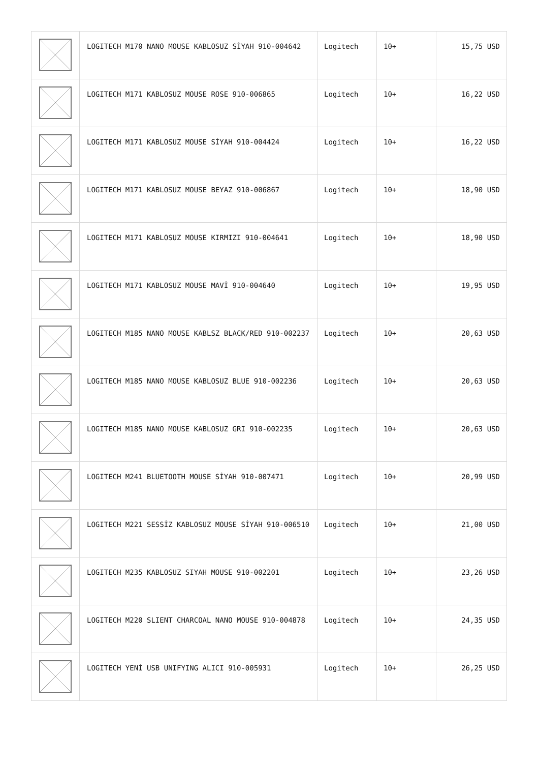| | LOGITECH M170 NANO MOUSE KABLOSUZ SİYAH 910-004642 | Logitech | 10+ | 15,75 USD |
| | LOGITECH M171 KABLOSUZ MOUSE ROSE 910-006865 | Logitech | 10+ | 16,22 USD |
| | LOGITECH M171 KABLOSUZ MOUSE SİYAH 910-004424 | Logitech | 10+ | 16,22 USD |
| | LOGITECH M171 KABLOSUZ MOUSE BEYAZ 910-006867 | Logitech | 10+ | 18,90 USD |
| | LOGITECH M171 KABLOSUZ MOUSE KIRMIZI 910-004641 | Logitech | 10+ | 18,90 USD |
| | LOGITECH M171 KABLOSUZ MOUSE MAVİ 910-004640 | Logitech | 10+ | 19,95 USD |
| | LOGITECH M185 NANO MOUSE KABLSZ BLACK/RED 910-002237 | Logitech | 10+ | 20,63 USD |
| | LOGITECH M185 NANO MOUSE KABLOSUZ BLUE 910-002236 | Logitech | 10+ | 20,63 USD |
| | LOGITECH M185 NANO MOUSE KABLOSUZ GRI 910-002235 | Logitech | 10+ | 20,63 USD |
| | LOGITECH M241 BLUETOOTH MOUSE SİYAH 910-007471 | Logitech | 10+ | 20,99 USD |
| | LOGITECH M221 SESSİZ KABLOSUZ MOUSE SİYAH 910-006510 | Logitech | 10+ | 21,00 USD |
| | LOGITECH M235 KABLOSUZ SIYAH MOUSE 910-002201 | Logitech | 10+ | 23,26 USD |
| | LOGITECH M220 SLIENT CHARCOAL NANO MOUSE 910-004878 | Logitech | 10+ | 24,35 USD |
| | LOGITECH YENİ USB UNIFYING ALICI 910-005931 | Logitech | 10+ | 26,25 USD |